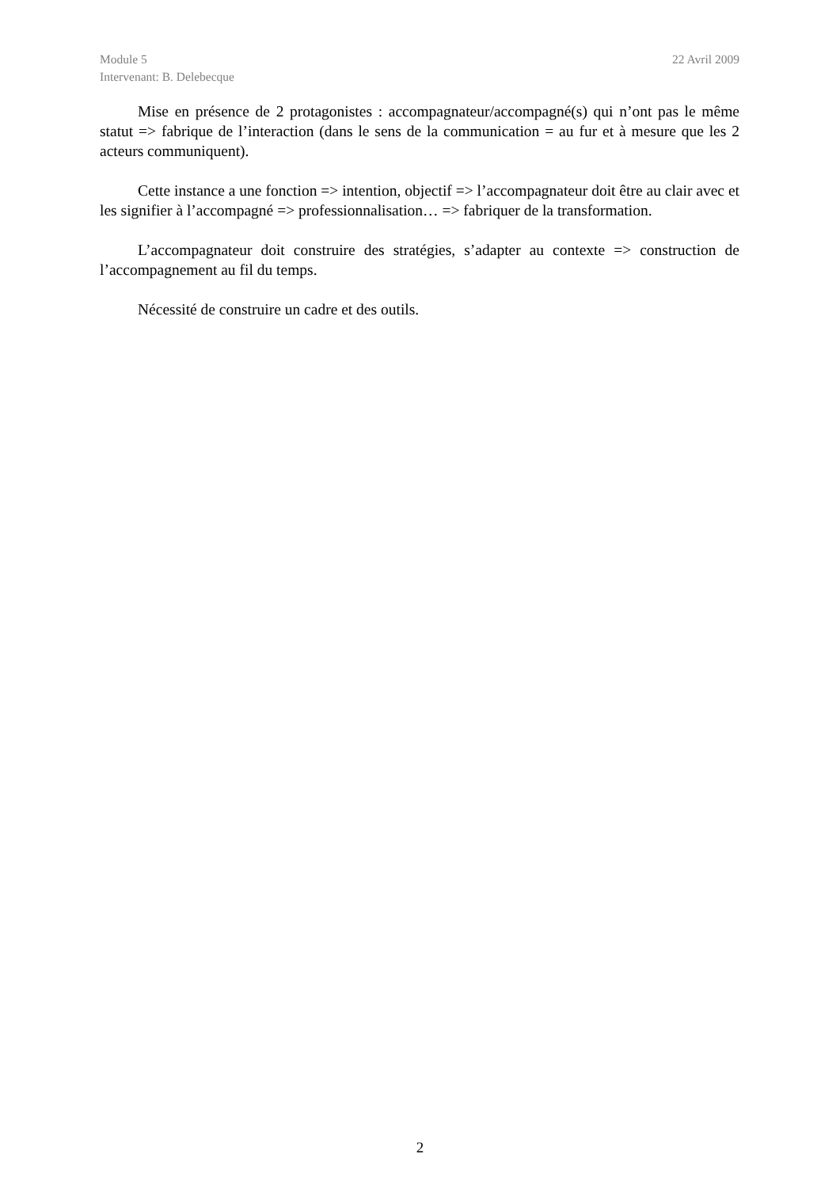Module 5 22 Avril 2009
Intervenant: B. Delebecque
Mise en présence de 2 protagonistes : accompagnateur/accompagné(s) qui n’ont pas le même statut => fabrique de l’interaction (dans le sens de la communication = au fur et à mesure que les 2 acteurs communiquent).
Cette instance a une fonction => intention, objectif => l’accompagnateur doit être au clair avec et les signifier à l’accompagné => professionnalisation… => fabriquer de la transformation.
L’accompagnateur doit construire des stratégies, s’adapter au contexte => construction de l’accompagnement au fil du temps.
Nécessité de construire un cadre et des outils.
2